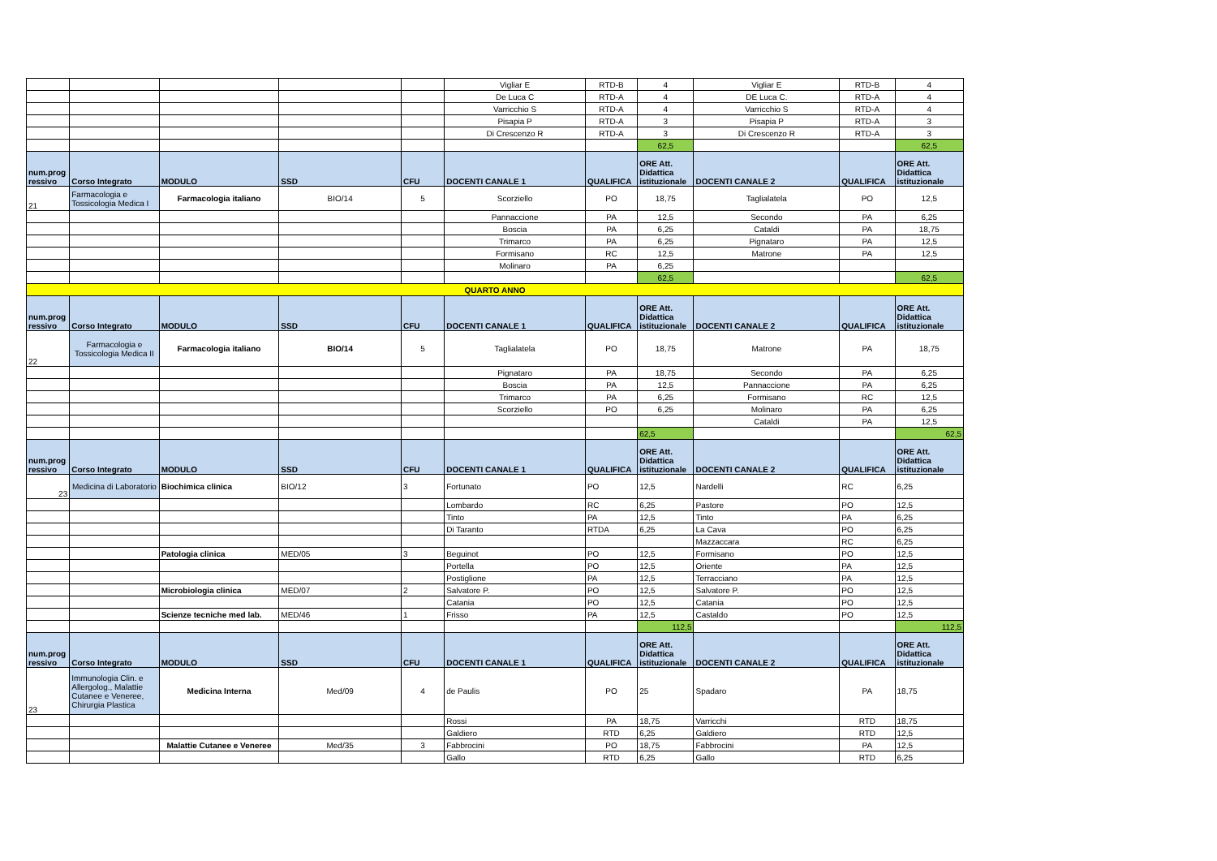| | | | | | Vigliar E | RTD-B | 4 | Vigliar E | RTD-B | 4 |
| | | | | | De Luca C | RTD-A | 4 | DE Luca C. | RTD-A | 4 |
| | | | | | Varricchio S | RTD-A | 4 | Varricchio S | RTD-A | 4 |
| | | | | | Pisapia P | RTD-A | 3 | Pisapia P | RTD-A | 3 |
| | | | | | Di Crescenzo R | RTD-A | 3 | Di Crescenzo R | RTD-A | 3 |
| | | | | | | | 62,5 | | | 62,5 |
| num.prog ressivo | Corso Integrato | MODULO | SSD | CFU | DOCENTI CANALE 1 | QUALIFICA | ORE Att. Didattica istituzionale | DOCENTI CANALE 2 | QUALIFICA | ORE Att. Didattica istituzionale |
| 21 | Farmacologia e Tossicologia Medica I | Farmacologia italiano | BIO/14 | 5 | Scorziello | PO | 18,75 | Taglialatela | PO | 12,5 |
| | | | | | Pannaccione | PA | 12,5 | Secondo | PA | 6,25 |
| | | | | | Boscia | PA | 6,25 | Cataldi | PA | 18,75 |
| | | | | | Trimarco | PA | 6,25 | Pignataro | PA | 12,5 |
| | | | | | Formisano | RC | 12,5 | Matrone | PA | 12,5 |
| | | | | | Molinaro | PA | 6,25 | | | |
| | | | | | | | 62,5 | | | 62,5 |
| QUARTO ANNO | | | | | | | | | | |
| num.prog ressivo | Corso Integrato | MODULO | SSD | CFU | DOCENTI CANALE 1 | QUALIFICA | ORE Att. Didattica istituzionale | DOCENTI CANALE 2 | QUALIFICA | ORE Att. Didattica istituzionale |
| 22 | Farmacologia e Tossicologia Medica II | Farmacologia italiano | BIO/14 | 5 | Taglialatela | PO | 18,75 | Matrone | PA | 18,75 |
| | | | | | Pignataro | PA | 18,75 | Secondo | PA | 6,25 |
| | | | | | Boscia | PA | 12,5 | Pannaccione | PA | 6,25 |
| | | | | | Trimarco | PA | 6,25 | Formisano | RC | 12,5 |
| | | | | | Scorziello | PO | 6,25 | Molinaro | PA | 6,25 |
| | | | | | | | | Cataldi | PA | 12,5 |
| | | | | | | | 62,5 | | | 62,5 |
| num.prog ressivo | Corso Integrato | MODULO | SSD | CFU | DOCENTI CANALE 1 | QUALIFICA | ORE Att. Didattica istituzionale | DOCENTI CANALE 2 | QUALIFICA | ORE Att. Didattica istituzionale |
| 23 | Medicina di Laboratorio | Biochimica clinica | BIO/12 | 3 | Fortunato | PO | 12,5 | Nardelli | RC | 6,25 |
| | | | | | Lombardo | RC | 6,25 | Pastore | PO | 12,5 |
| | | | | | Tinto | PA | 12,5 | Tinto | PA | 6,25 |
| | | | | | Di Taranto | RTDA | 6,25 | La Cava | PO | 6,25 |
| | | | | | | | | Mazzaccara | RC | 6,25 |
| | | Patologia clinica | MED/05 | 3 | Beguinot | PO | 12,5 | Formisano | PO | 12,5 |
| | | | | | Portella | PO | 12,5 | Oriente | PA | 12,5 |
| | | | | | Postiglione | PA | 12,5 | Terracciano | PA | 12,5 |
| | | Microbiologia clinica | MED/07 | 2 | Salvatore P. | PO | 12,5 | Salvatore P. | PO | 12,5 |
| | | | | | Catania | PO | 12,5 | Catania | PO | 12,5 |
| | | Scienze tecniche med lab. | MED/46 | 1 | Frisso | PA | 12,5 | Castaldo | PO | 12,5 |
| | | | | | | | 112,5 | | | 112,5 |
| num.prog ressivo | Corso Integrato | MODULO | SSD | CFU | DOCENTI CANALE 1 | QUALIFICA | ORE Att. Didattica istituzionale | DOCENTI CANALE 2 | QUALIFICA | ORE Att. Didattica istituzionale |
| 23 | Immunologia Clin. e Allergolog., Malattie Cutanee e Veneree, Chirurgia Plastica | Medicina Interna | Med/09 | 4 | de Paulis | PO | 25 | Spadaro | PA | 18,75 |
| | | | | | Rossi | PA | 18,75 | Varricchi | RTD | 18,75 |
| | | | | | Galdiero | RTD | 6,25 | Galdiero | RTD | 12,5 |
| | | Malattie Cutanee e Veneree | Med/35 | 3 | Fabbrocini | PO | 18,75 | Fabbrocini | PA | 12,5 |
| | | | | | Gallo | RTD | 6,25 | Gallo | RTD | 6,25 |